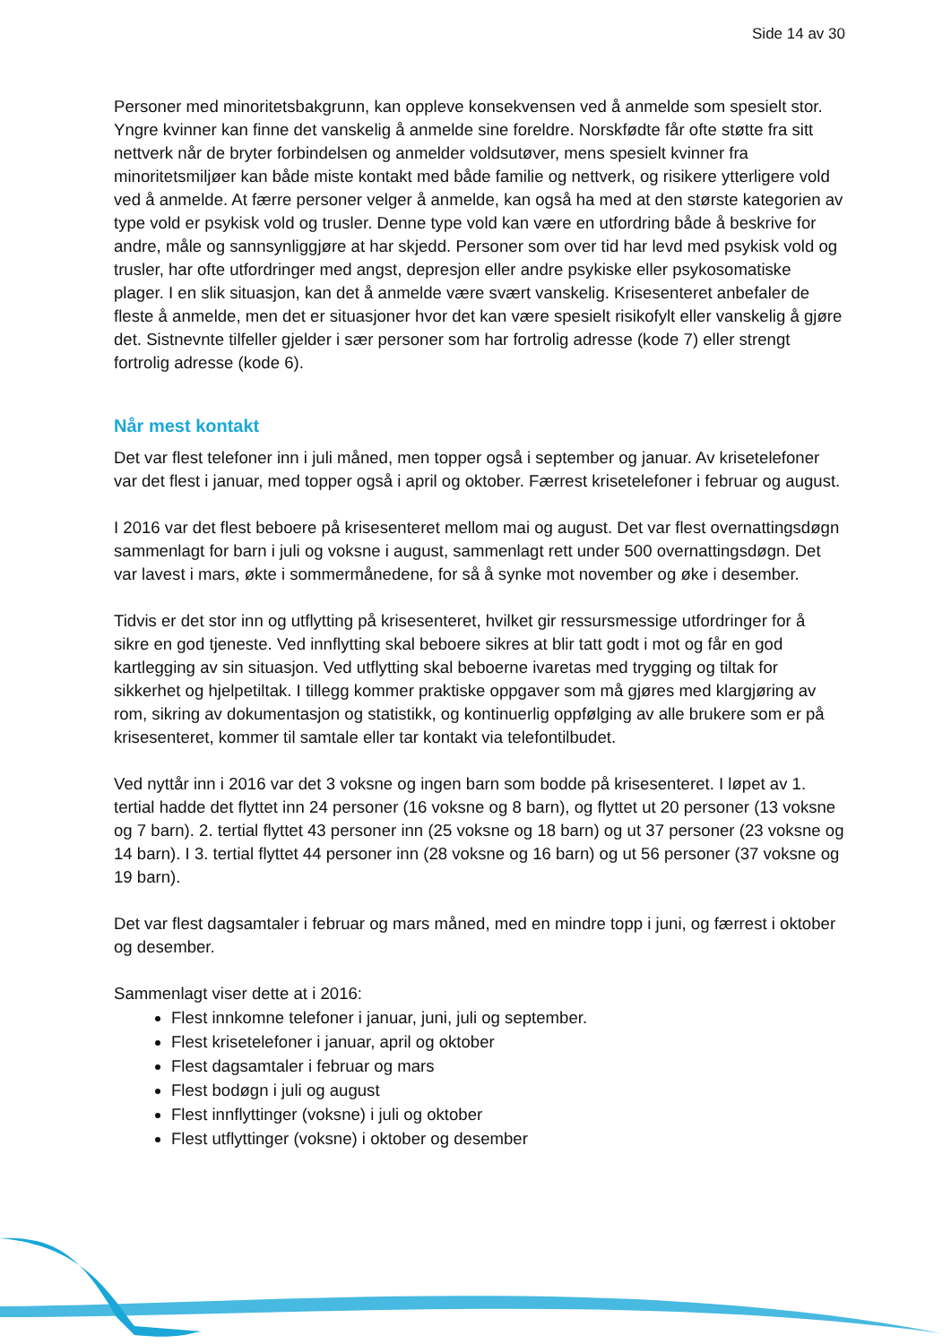Side 14 av 30
Personer med minoritetsbakgrunn, kan oppleve konsekvensen ved å anmelde som spesielt stor. Yngre kvinner kan finne det vanskelig å anmelde sine foreldre. Norskfødte får ofte støtte fra sitt nettverk når de bryter forbindelsen og anmelder voldsutøver, mens spesielt kvinner fra minoritetsmiljøer kan både miste kontakt med både familie og nettverk, og risikere ytterligere vold ved å anmelde. At færre personer velger å anmelde, kan også ha med at den største kategorien av type vold er psykisk vold og trusler. Denne type vold kan være en utfordring både å beskrive for andre, måle og sannsynliggjøre at har skjedd. Personer som over tid har levd med psykisk vold og trusler, har ofte utfordringer med angst, depresjon eller andre psykiske eller psykosomatiske plager. I en slik situasjon, kan det å anmelde være svært vanskelig. Krisesenteret anbefaler de fleste å anmelde, men det er situasjoner hvor det kan være spesielt risikofylt eller vanskelig å gjøre det. Sistnevnte tilfeller gjelder i sær personer som har fortrolig adresse (kode 7) eller strengt fortrolig adresse (kode 6).
Når mest kontakt
Det var flest telefoner inn i juli måned, men topper også i september og januar. Av krisetelefoner var det flest i januar, med topper også i april og oktober. Færrest krisetelefoner i februar og august.
I 2016 var det flest beboere på krisesenteret mellom mai og august. Det var flest overnattingsdøgn sammenlagt for barn i juli og voksne i august, sammenlagt rett under 500 overnattingsdøgn. Det var lavest i mars, økte i sommermånedene, for så å synke mot november og øke i desember.
Tidvis er det stor inn og utflytting på krisesenteret, hvilket gir ressursmessige utfordringer for å sikre en god tjeneste. Ved innflytting skal beboere sikres at blir tatt godt i mot og får en god kartlegging av sin situasjon. Ved utflytting skal beboerne ivaretas med trygging og tiltak for sikkerhet og hjelpetiltak. I tillegg kommer praktiske oppgaver som må gjøres med klargjøring av rom, sikring av dokumentasjon og statistikk, og kontinuerlig oppfølging av alle brukere som er på krisesenteret, kommer til samtale eller tar kontakt via telefontilbudet.
Ved nyttår inn i 2016 var det 3 voksne og ingen barn som bodde på krisesenteret. I løpet av 1. tertial hadde det flyttet inn 24 personer (16 voksne og 8 barn), og flyttet ut 20 personer (13 voksne og 7 barn). 2. tertial flyttet 43 personer inn (25 voksne og 18 barn) og ut 37 personer (23 voksne og 14 barn). I 3. tertial flyttet 44 personer inn (28 voksne og 16 barn) og ut 56 personer (37 voksne og 19 barn).
Det var flest dagsamtaler i februar og mars måned, med en mindre topp i juni, og færrest i oktober og desember.
Sammenlagt viser dette at i 2016:
Flest innkomne telefoner i januar, juni, juli og september.
Flest krisetelefoner i januar, april og oktober
Flest dagsamtaler i februar og mars
Flest bodøgn i juli og august
Flest innflyttinger (voksne) i juli og oktober
Flest utflyttinger (voksne) i oktober og desember